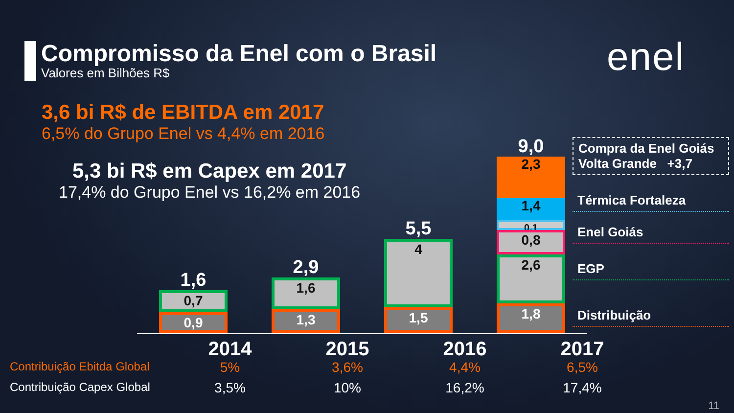Compromisso da Enel com o Brasil
Valores em Bilhões R$
enel
3,6 bi R$ de EBITDA em 2017
6,5% do Grupo Enel vs 4,4% em 2016
5,3 bi R$ em Capex em 2017
17,4% do Grupo Enel vs 16,2% em 2016
1,6
0,7
0,9
2,9
1,6
1,3
5,5
4
1,5
9,0
2,3
1,4
0,1
0,8
2,6
1,8
Compra da Enel Goiás
Volta Grande +3,7
Térmica Fortaleza
Enel Goiás
EGP
Distribuição
2014 2015 2016 2017
Contribuição Ebitda Global
5% 3,6% 4,4% 6,5%
Contribuição Capex Global
3,5% 10% 16,2% 17,4%
11